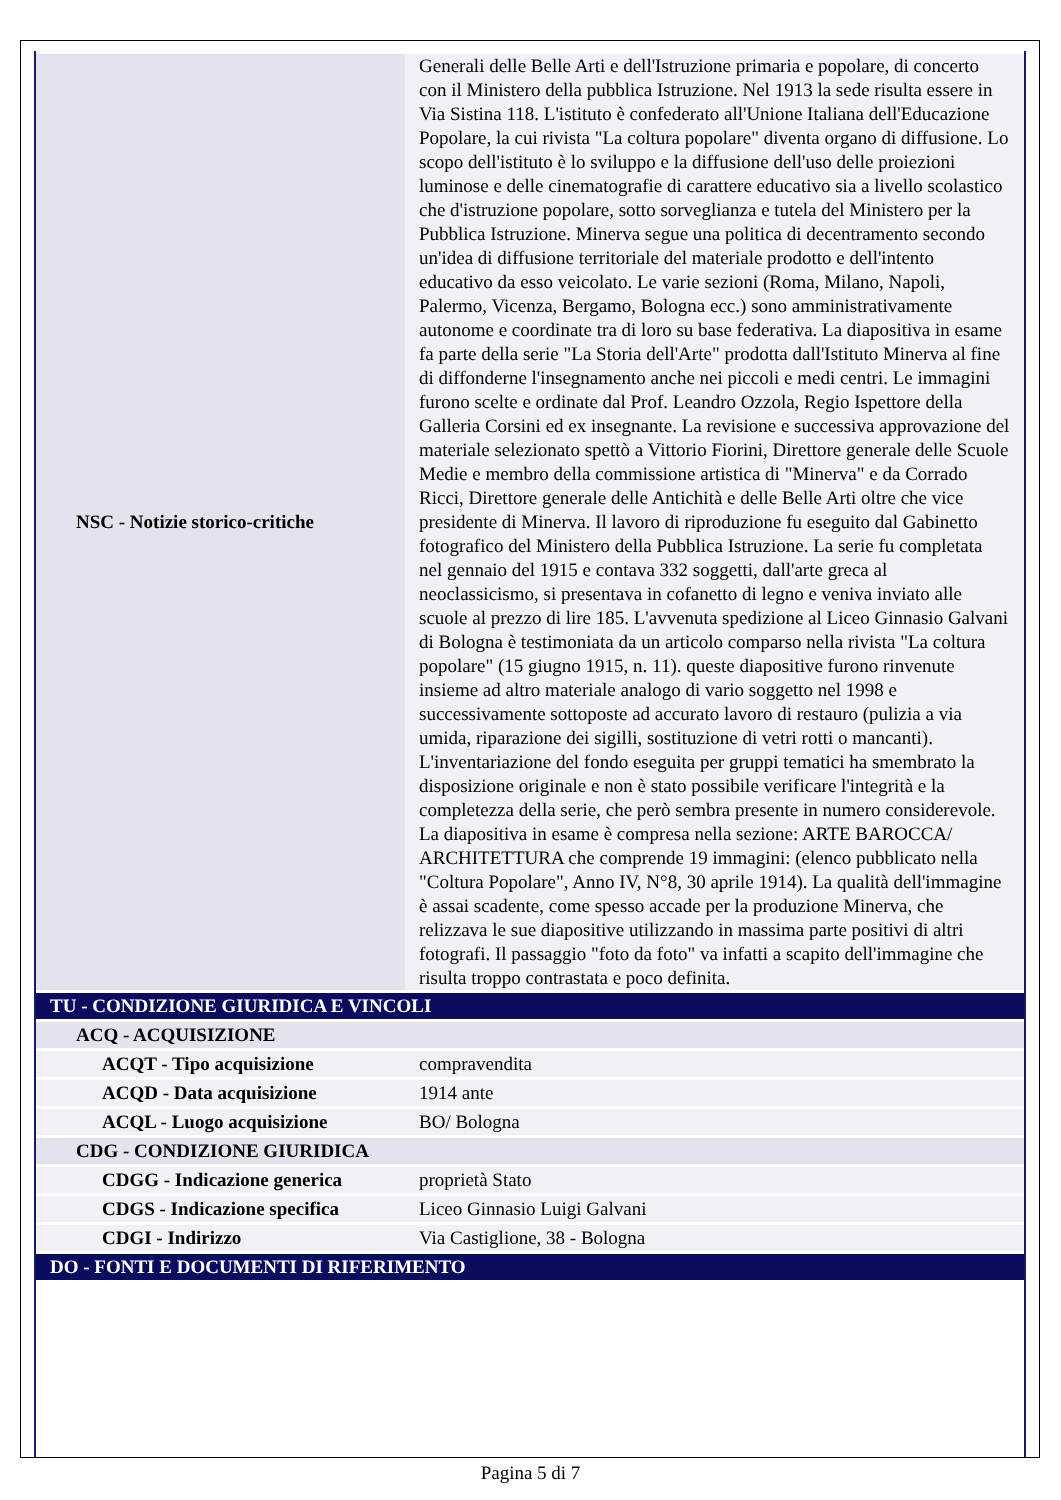| NSC - Notizie storico-critiche | Generali delle Belle Arti e dell'Istruzione primaria e popolare, di concerto con il Ministero della pubblica Istruzione. Nel 1913 la sede risulta essere in Via Sistina 118. L'istituto è confederato all'Unione Italiana dell'Educazione Popolare, la cui rivista "La coltura popolare" diventa organo di diffusione. Lo scopo dell'istituto è lo sviluppo e la diffusione dell'uso delle proiezioni luminose e delle cinematografie di carattere educativo sia a livello scolastico che d'istruzione popolare, sotto sorveglianza e tutela del Ministero per la Pubblica Istruzione. Minerva segue una politica di decentramento secondo un'idea di diffusione territoriale del materiale prodotto e dell'intento educativo da esso veicolato. Le varie sezioni (Roma, Milano, Napoli, Palermo, Vicenza, Bergamo, Bologna ecc.) sono amministrativamente autonome e coordinate tra di loro su base federativa. La diapositiva in esame fa parte della serie "La Storia dell'Arte" prodotta dall'Istituto Minerva al fine di diffonderne l'insegnamento anche nei piccoli e medi centri. Le immagini furono scelte e ordinate dal Prof. Leandro Ozzola, Regio Ispettore della Galleria Corsini ed ex insegnante. La revisione e successiva approvazione del materiale selezionato spettò a Vittorio Fiorini, Direttore generale delle Scuole Medie e membro della commissione artistica di "Minerva" e da Corrado Ricci, Direttore generale delle Antichità e delle Belle Arti oltre che vice presidente di Minerva. Il lavoro di riproduzione fu eseguito dal Gabinetto fotografico del Ministero della Pubblica Istruzione. La serie fu completata nel gennaio del 1915 e contava 332 soggetti, dall'arte greca al neoclassicismo, si presentava in cofanetto di legno e veniva inviato alle scuole al prezzo di lire 185. L'avvenuta spedizione al Liceo Ginnasio Galvani di Bologna è testimoniata da un articolo comparso nella rivista "La coltura popolare" (15 giugno 1915, n. 11). queste diapositive furono rinvenute insieme ad altro materiale analogo di vario soggetto nel 1998 e successivamente sottoposte ad accurato lavoro di restauro (pulizia a via umida, riparazione dei sigilli, sostituzione di vetri rotti o mancanti). L'inventariazione del fondo eseguita per gruppi tematici ha smembrato la disposizione originale e non è stato possibile verificare l'integrità e la completezza della serie, che però sembra presente in numero considerevole. La diapositiva in esame è compresa nella sezione: ARTE BAROCCA/ ARCHITETTURA che comprende 19 immagini: (elenco pubblicato nella "Coltura Popolare", Anno IV, N°8, 30 aprile 1914). La qualità dell'immagine è assai scadente, come spesso accade per la produzione Minerva, che relizzava le sue diapositive utilizzando in massima parte positivi di altri fotografi. Il passaggio "foto da foto" va infatti a scapito dell'immagine che risulta troppo contrastata e poco definita. |
| TU - CONDIZIONE GIURIDICA E VINCOLI | |
| ACQ - ACQUISIZIONE | |
| ACQT - Tipo acquisizione | compravendita |
| ACQD - Data acquisizione | 1914 ante |
| ACQL - Luogo acquisizione | BO/ Bologna |
| CDG - CONDIZIONE GIURIDICA | |
| CDGG - Indicazione generica | proprietà Stato |
| CDGS - Indicazione specifica | Liceo Ginnasio Luigi Galvani |
| CDGI - Indirizzo | Via Castiglione, 38 - Bologna |
| DO - FONTI E DOCUMENTI DI RIFERIMENTO | |
Pagina 5 di 7